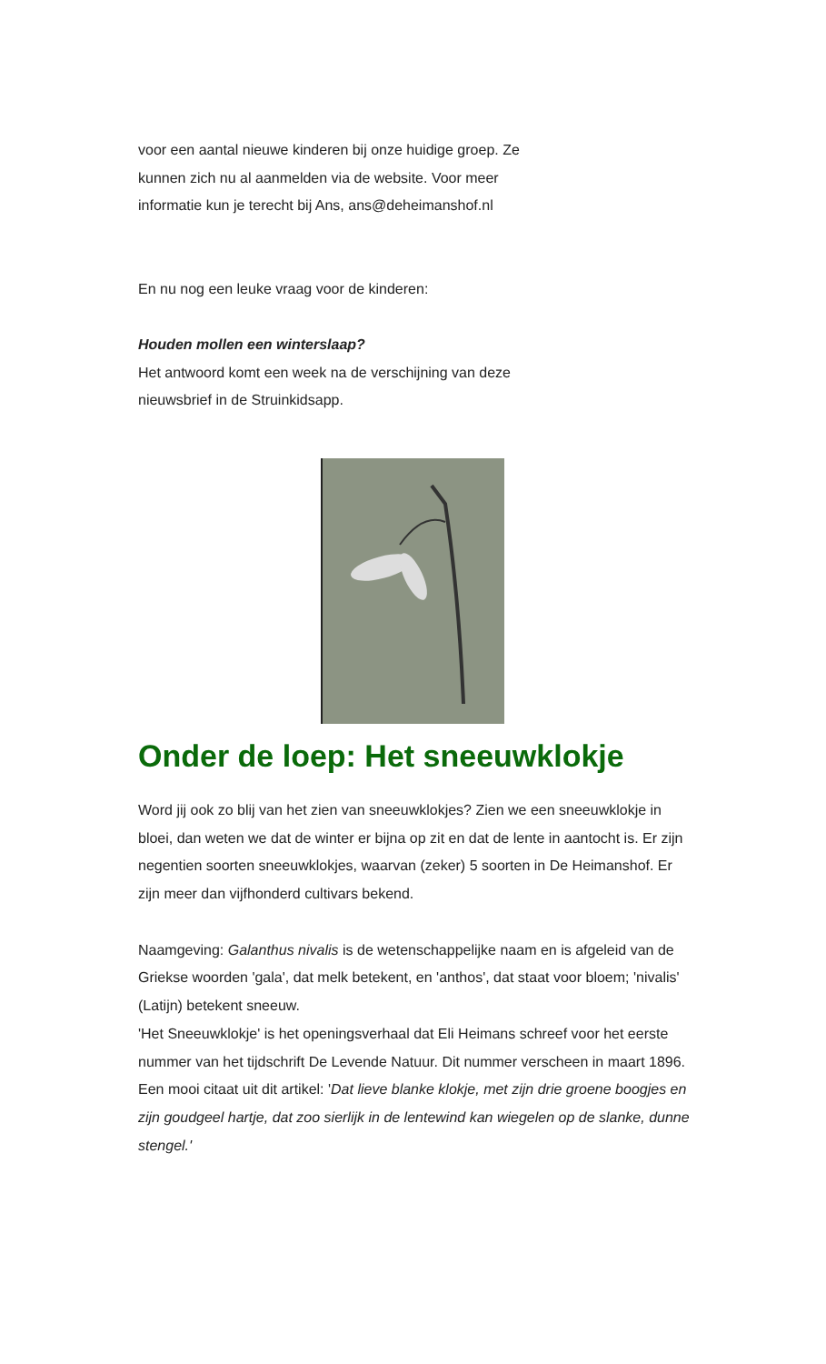voor een aantal nieuwe kinderen bij onze huidige groep. Ze
kunnen zich nu al aanmelden via de website. Voor meer
informatie kun je terecht bij Ans, ans@deheimanshof.nl
En nu nog een leuke vraag voor de kinderen:
Houden mollen een winterslaap?
Het antwoord komt een week na de verschijning van deze
nieuwsbrief in de Struinkidsapp.
Onder de loep: Het sneeuwklokje
Word jij ook zo blij van het zien van sneeuwklokjes? Zien we een sneeuwklokje in bloei, dan weten we dat de winter er bijna op zit en dat de lente in aantocht is. Er zijn negentien soorten sneeuwklokjes, waarvan (zeker) 5 soorten in De Heimanshof. Er zijn meer dan vijfhonderd cultivars bekend.
Naamgeving: Galanthus nivalis is de wetenschappelijke naam en is afgeleid van de Griekse woorden 'gala', dat melk betekent, en 'anthos', dat staat voor bloem; 'nivalis' (Latijn) betekent sneeuw.
'Het Sneeuwklokje' is het openingsverhaal dat Eli Heimans schreef voor het eerste nummer van het tijdschrift De Levende Natuur. Dit nummer verscheen in maart 1896. Een mooi citaat uit dit artikel: 'Dat lieve blanke klokje, met zijn drie groene boogjes en zijn goudgeel hartje, dat zoo sierlijk in de lentewind kan wiegelen op de slanke, dunne stengel.'